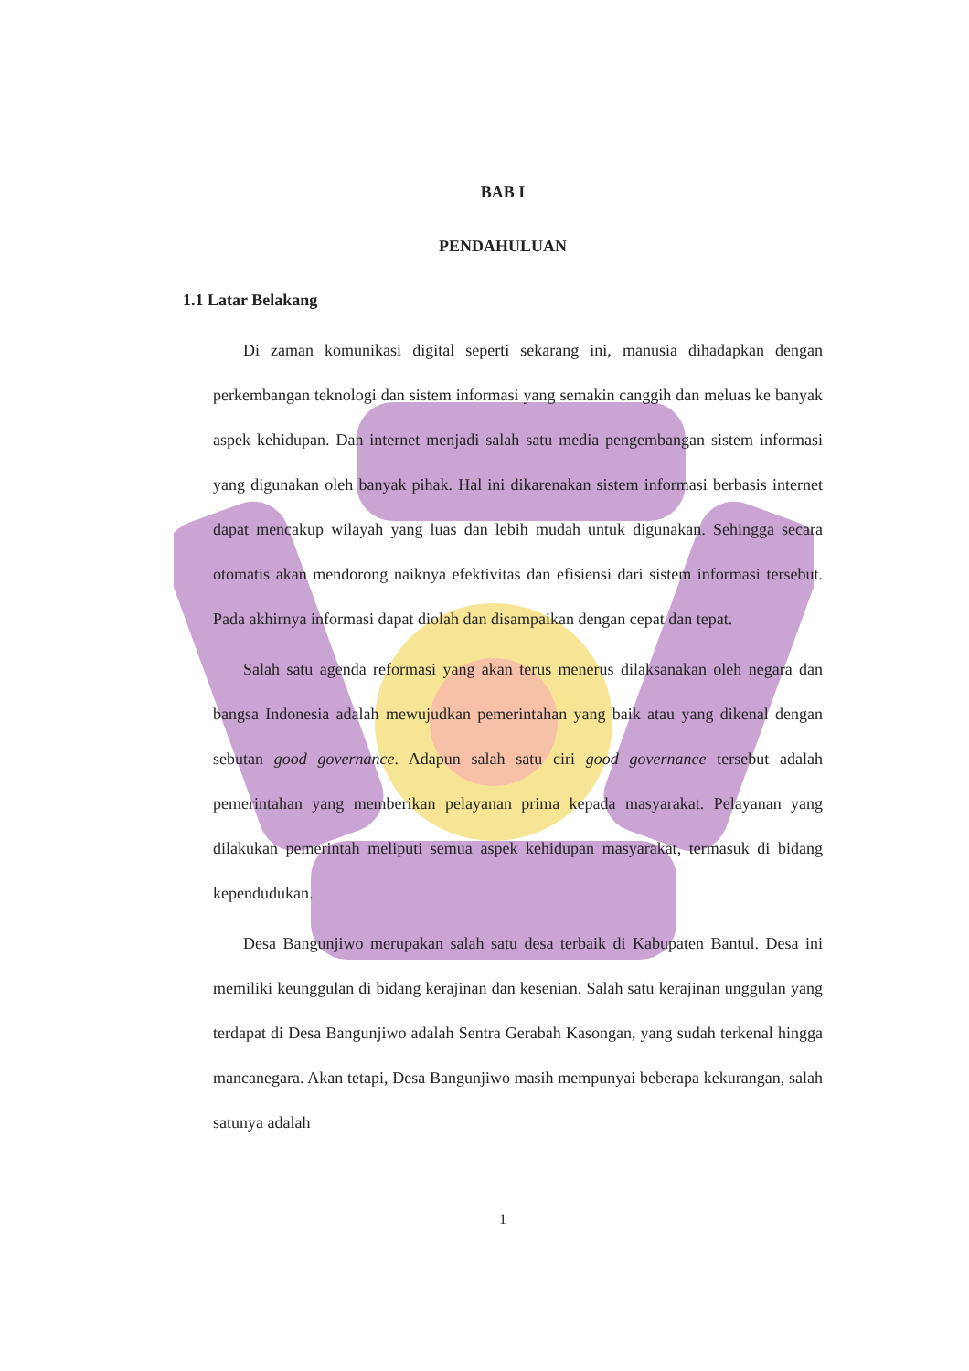BAB I
PENDAHULUAN
1.1 Latar Belakang
Di zaman komunikasi digital seperti sekarang ini, manusia dihadapkan dengan perkembangan teknologi dan sistem informasi yang semakin canggih dan meluas ke banyak aspek kehidupan. Dan internet menjadi salah satu media pengembangan sistem informasi yang digunakan oleh banyak pihak. Hal ini dikarenakan sistem informasi berbasis internet dapat mencakup wilayah yang luas dan lebih mudah untuk digunakan. Sehingga secara otomatis akan mendorong naiknya efektivitas dan efisiensi dari sistem informasi tersebut. Pada akhirnya informasi dapat diolah dan disampaikan dengan cepat dan tepat.
Salah satu agenda reformasi yang akan terus menerus dilaksanakan oleh negara dan bangsa Indonesia adalah mewujudkan pemerintahan yang baik atau yang dikenal dengan sebutan good governance. Adapun salah satu ciri good governance tersebut adalah pemerintahan yang memberikan pelayanan prima kepada masyarakat. Pelayanan yang dilakukan pemerintah meliputi semua aspek kehidupan masyarakat, termasuk di bidang kependudukan.
Desa Bangunjiwo merupakan salah satu desa terbaik di Kabupaten Bantul. Desa ini memiliki keunggulan di bidang kerajinan dan kesenian. Salah satu kerajinan unggulan yang terdapat di Desa Bangunjiwo adalah Sentra Gerabah Kasongan, yang sudah terkenal hingga mancanegara. Akan tetapi, Desa Bangunjiwo masih mempunyai beberapa kekurangan, salah satunya adalah
1